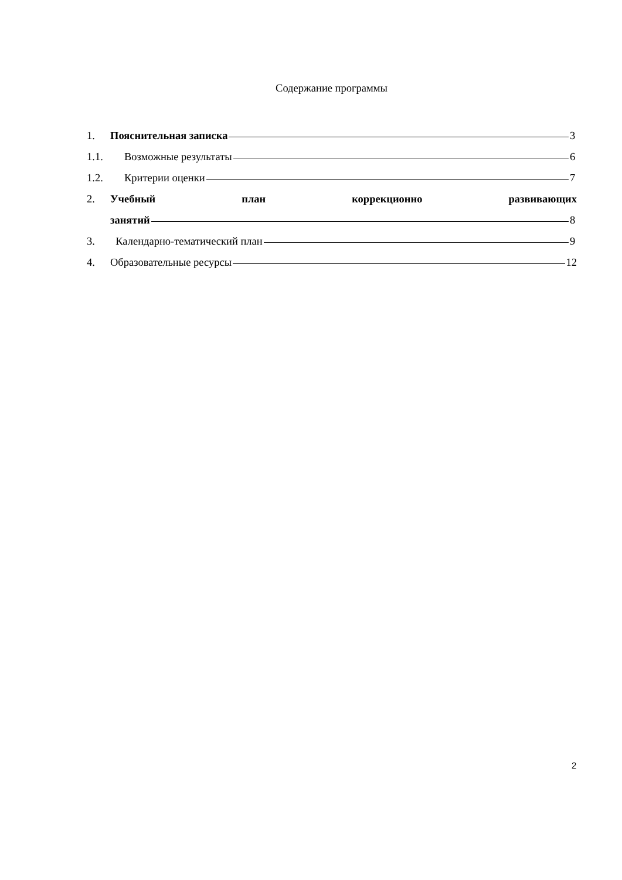Содержание программы
1. Пояснительная записка 3
1.1. Возможные результаты 6
1.2. Критерии оценки 7
2. Учебный план коррекционно развивающих
занятий 8
3. Календарно-тематический план 9
4. Образовательные ресурсы 12
2